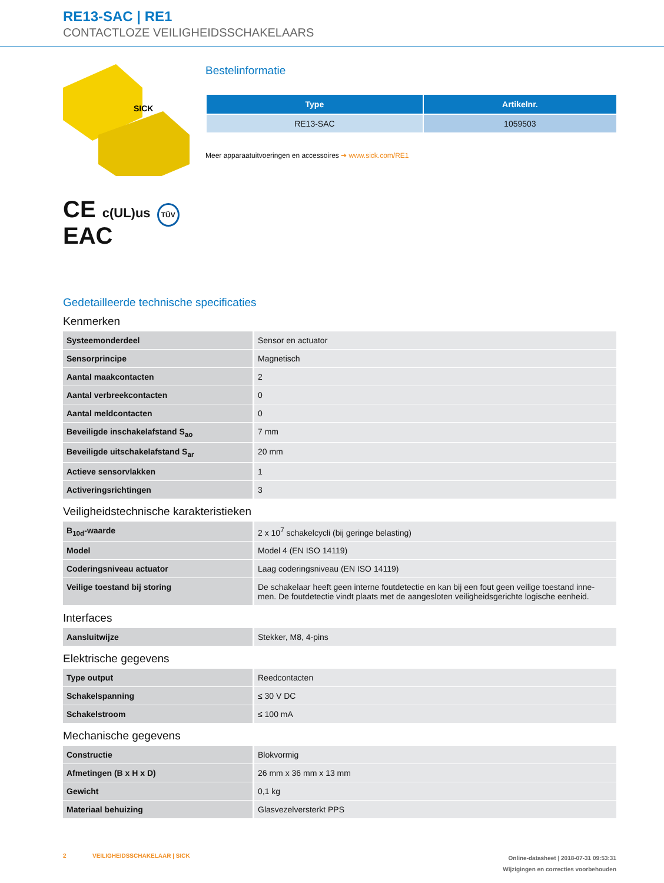RE13-SAC | RE1
CONTACTLOZE VEILIGHEIDSSCHAKELAARS
SICK
CE c(UL)us TÜV
EAC
Bestelinformatie
| Type | Artikelnr. |
| --- | --- |
| RE13-SAC | 1059503 |
Meer apparaatuitvoeringen en accessoires ➔ www.sick.com/RE1
Gedetailleerde technische specificaties
Kenmerken
| Systeemonderdeel | Sensor en actuator |
| Sensorprincipe | Magnetisch |
| Aantal maakcontacten | 2 |
| Aantal verbreekcontacten | 0 |
| Aantal meldcontacten | 0 |
| Beveiligde inschakelafstand S<sub>ao</sub> | 7 mm |
| Beveiligde uitschakelafstand S<sub>ar</sub> | 20 mm |
| Actieve sensorvlakken | 1 |
| Activeringsrichtingen | 3 |
Veiligheidstechnische karakteristieken
| B<sub>10d</sub>-waarde | 2 x 10<sup>7</sup> schakelcycli (bij geringe belasting) |
| Model | Model 4 (EN ISO 14119) |
| Coderingsniveau actuator | Laag coderingsniveau (EN ISO 14119) |
| Veilige toestand bij storing | De schakelaar heeft geen interne foutdetectie en kan bij een fout geen veilige toestand inne-men. De foutdetectie vindt plaats met de aangesloten veiligheidsgerichte logische eenheid. |
Interfaces
| Aansluitwijze | Stekker, M8, 4-pins |
Elektrische gegevens
| Type output | Reedcontacten |
| Schakelspanning | ≤ 30 V DC |
| Schakelstroom | ≤ 100 mA |
Mechanische gegevens
| Constructie | Blokvormig |
| Afmetingen (B x H x D) | 26 mm x 36 mm x 13 mm |
| Gewicht | 0,1 kg |
| Materiaal behuizing | Glasvezelversterkt PPS |
2 VEILIGHEIDSSCHAKELAAR | SICK
Online-datasheet | 2018-07-31 09:53:31
Wijzigingen en correcties voorbehouden